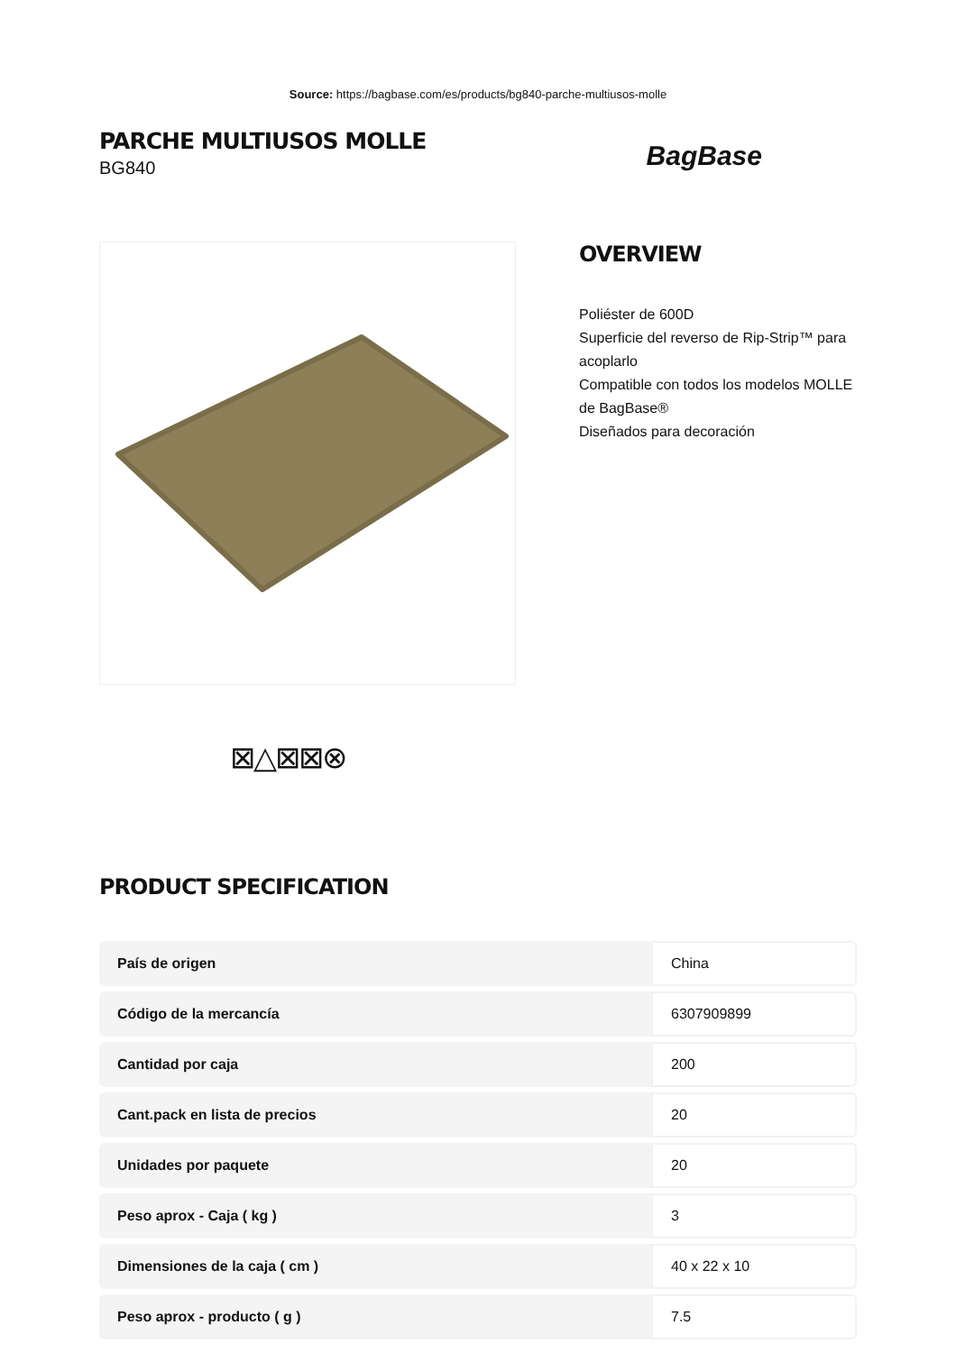Source: https://bagbase.com/es/products/bg840-parche-multiusos-molle
PARCHE MULTIUSOS MOLLE
BG840
BagBase
OVERVIEW
Poliéster de 600D
Superficie del reverso de Rip-Strip™ para acoplarlo
Compatible con todos los modelos MOLLE de BagBase®
Diseñados para decoración
⊠△⊠⊠⊗
PRODUCT SPECIFICATION
| País de origen | China |
| Código de la mercancía | 6307909899 |
| Cantidad por caja | 200 |
| Cant.pack en lista de precios | 20 |
| Unidades por paquete | 20 |
| Peso aprox - Caja ( kg ) | 3 |
| Dimensiones de la caja ( cm ) | 40 x 22 x 10 |
| Peso aprox - producto ( g ) | 7.5 |